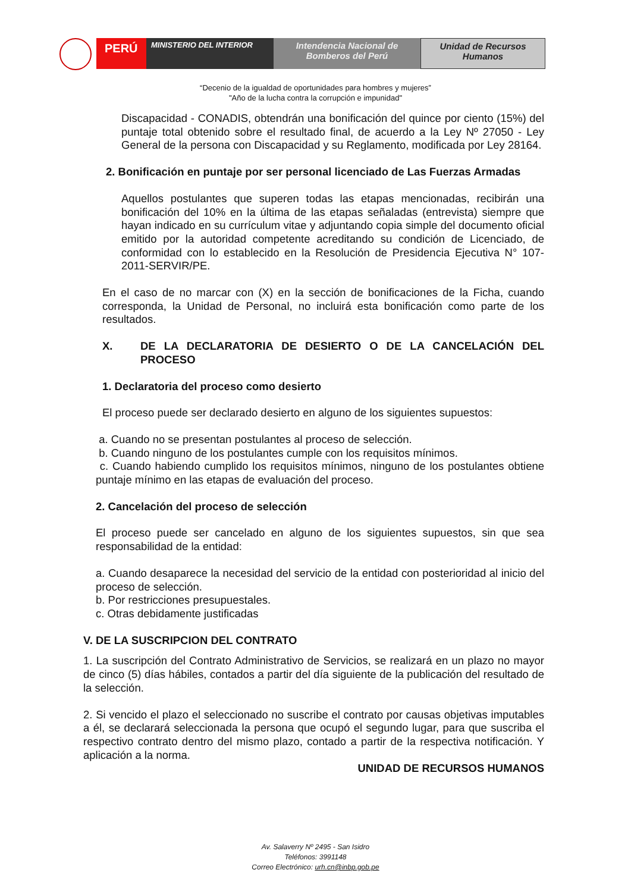PERÚ
MINISTERIO DEL INTERIOR
Intendencia Nacional de Bomberos del Perú
Unidad de Recursos Humanos
“Decenio de la igualdad de oportunidades para hombres y mujeres”
"Año de la lucha contra la corrupción e impunidad"
Discapacidad - CONADIS, obtendrán una bonificación del quince por ciento (15%) del puntaje total obtenido sobre el resultado final, de acuerdo a la Ley Nº 27050 - Ley General de la persona con Discapacidad y su Reglamento, modificada por Ley 28164.
2. Bonificación en puntaje por ser personal licenciado de Las Fuerzas Armadas
Aquellos postulantes que superen todas las etapas mencionadas, recibirán una bonificación del 10% en la última de las etapas señaladas (entrevista) siempre que hayan indicado en su currículum vitae y adjuntando copia simple del documento oficial emitido por la autoridad competente acreditando su condición de Licenciado, de conformidad con lo establecido en la Resolución de Presidencia Ejecutiva N° 107-2011-SERVIR/PE.
En el caso de no marcar con (X) en la sección de bonificaciones de la Ficha, cuando corresponda, la Unidad de Personal, no incluirá esta bonificación como parte de los resultados.
X. DE LA DECLARATORIA DE DESIERTO O DE LA CANCELACIÓN DEL PROCESO
1. Declaratoria del proceso como desierto
El proceso puede ser declarado desierto en alguno de los siguientes supuestos:
a. Cuando no se presentan postulantes al proceso de selección.
b. Cuando ninguno de los postulantes cumple con los requisitos mínimos.
c. Cuando habiendo cumplido los requisitos mínimos, ninguno de los postulantes obtiene puntaje mínimo en las etapas de evaluación del proceso.
2. Cancelación del proceso de selección
El proceso puede ser cancelado en alguno de los siguientes supuestos, sin que sea responsabilidad de la entidad:
a. Cuando desaparece la necesidad del servicio de la entidad con posterioridad al inicio del proceso de selección.
b. Por restricciones presupuestales.
c. Otras debidamente justificadas
V. DE LA SUSCRIPCION DEL CONTRATO
1. La suscripción del Contrato Administrativo de Servicios, se realizará en un plazo no mayor de cinco (5) días hábiles, contados a partir del día siguiente de la publicación del resultado de la selección.
2. Si vencido el plazo el seleccionado no suscribe el contrato por causas objetivas imputables a él, se declarará seleccionada la persona que ocupó el segundo lugar, para que suscriba el respectivo contrato dentro del mismo plazo, contado a partir de la respectiva notificación. Y aplicación a la norma.
UNIDAD DE RECURSOS HUMANOS
Av. Salaverry Nº 2495 - San Isidro
Teléfonos: 3991148
Correo Electrónico: urh.cn@inbp.gob.pe